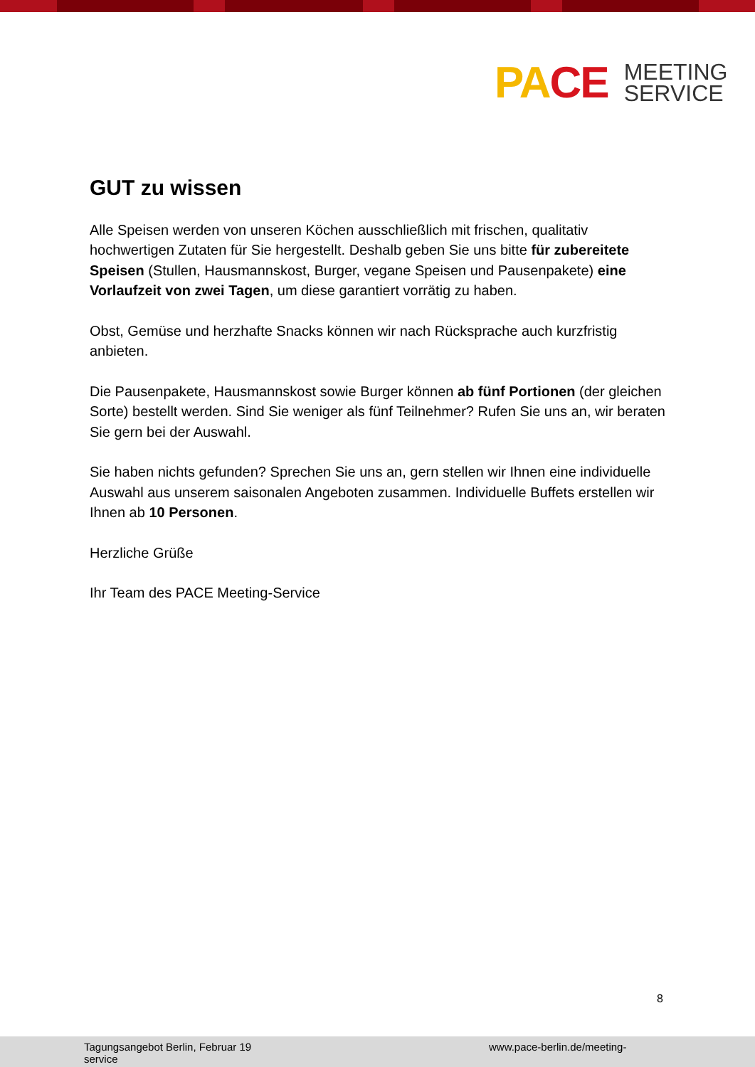PACE
MEETING
SERVICE
GUT zu wissen
Alle Speisen werden von unseren Köchen ausschließlich mit frischen, qualitativ hochwertigen Zutaten für Sie hergestellt. Deshalb geben Sie uns bitte für zubereitete Speisen (Stullen, Hausmannskost, Burger, vegane Speisen und Pausenpakete) eine Vorlaufzeit von zwei Tagen, um diese garantiert vorrätig zu haben.
Obst, Gemüse und herzhafte Snacks können wir nach Rücksprache auch kurzfristig anbieten.
Die Pausenpakete, Hausmannskost sowie Burger können ab fünf Portionen (der gleichen Sorte) bestellt werden. Sind Sie weniger als fünf Teilnehmer? Rufen Sie uns an, wir beraten Sie gern bei der Auswahl.
Sie haben nichts gefunden? Sprechen Sie uns an, gern stellen wir Ihnen eine individuelle Auswahl aus unserem saisonalen Angeboten zusammen. Individuelle Buffets erstellen wir Ihnen ab 10 Personen.
Herzliche Grüße
Ihr Team des PACE Meeting-Service
8
Tagungsangebot Berlin, Februar 19
service
www.pace-berlin.de/meeting-